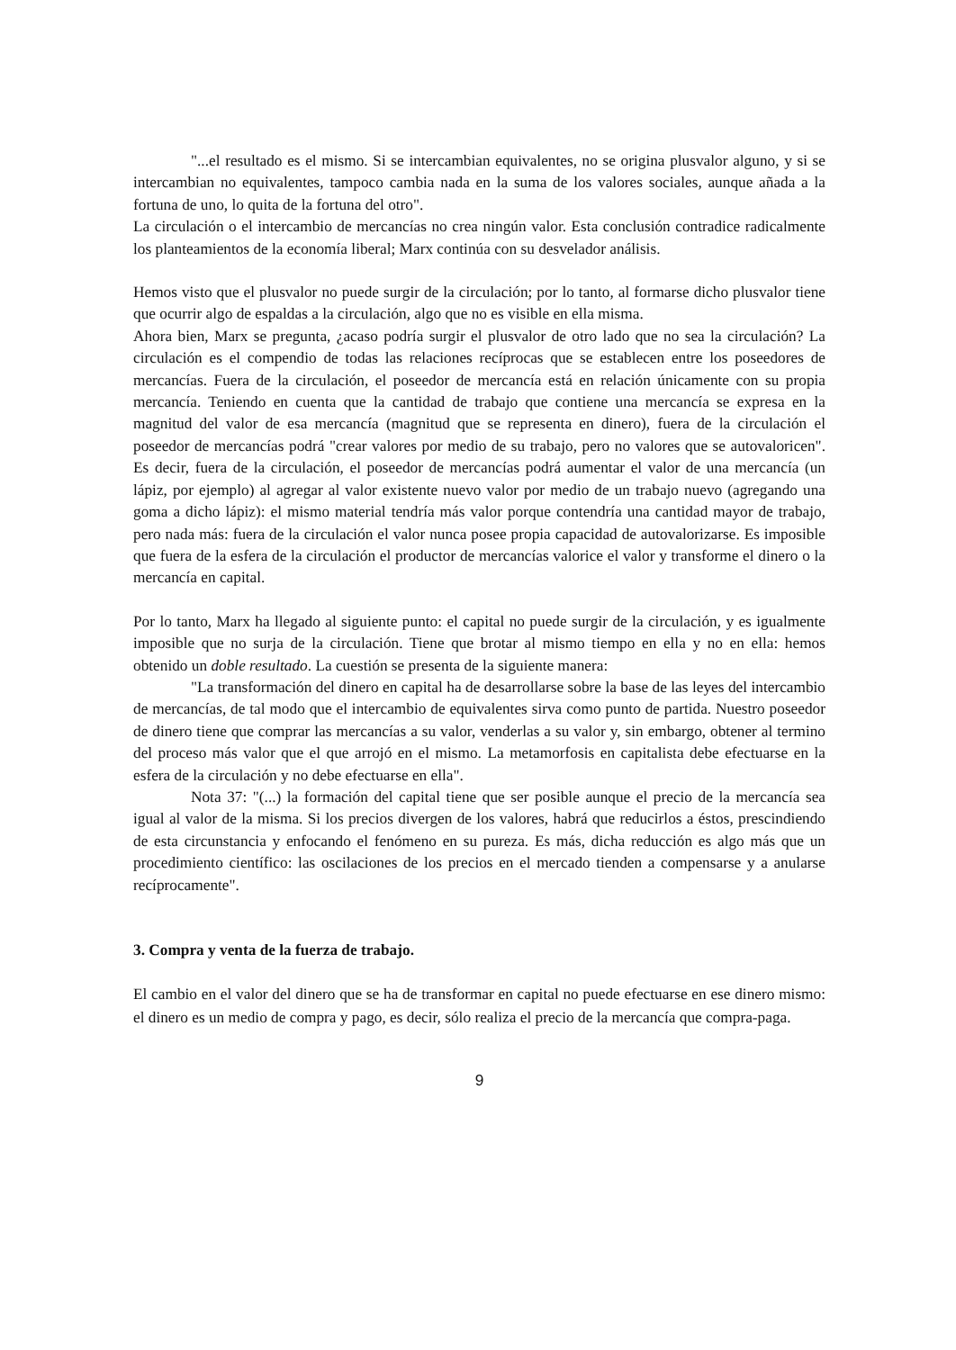"...el resultado es el mismo. Si se intercambian equivalentes, no se origina plusvalor alguno, y si se intercambian no equivalentes, tampoco cambia nada en la suma de los valores sociales, aunque añada a la fortuna de uno, lo quita de la fortuna del otro".
La circulación o el intercambio de mercancías no crea ningún valor. Esta conclusión contradice radicalmente los planteamientos de la economía liberal; Marx continúa con su desvelador análisis.
Hemos visto que el plusvalor no puede surgir de la circulación; por lo tanto, al formarse dicho plusvalor tiene que ocurrir algo de espaldas a la circulación, algo que no es visible en ella misma.
Ahora bien, Marx se pregunta, ¿acaso podría surgir el plusvalor de otro lado que no sea la circulación? La circulación es el compendio de todas las relaciones recíprocas que se establecen entre los poseedores de mercancías. Fuera de la circulación, el poseedor de mercancía está en relación únicamente con su propia mercancía. Teniendo en cuenta que la cantidad de trabajo que contiene una mercancía se expresa en la magnitud del valor de esa mercancía (magnitud que se representa en dinero), fuera de la circulación el poseedor de mercancías podrá "crear valores por medio de su trabajo, pero no valores que se autovaloricen". Es decir, fuera de la circulación, el poseedor de mercancías podrá aumentar el valor de una mercancía (un lápiz, por ejemplo) al agregar al valor existente nuevo valor por medio de un trabajo nuevo (agregando una goma a dicho lápiz): el mismo material tendría más valor porque contendría una cantidad mayor de trabajo, pero nada más: fuera de la circulación el valor nunca posee propia capacidad de autovalorizarse. Es imposible que fuera de la esfera de la circulación el productor de mercancías valorice el valor y transforme el dinero o la mercancía en capital.
Por lo tanto, Marx ha llegado al siguiente punto: el capital no puede surgir de la circulación, y es igualmente imposible que no surja de la circulación. Tiene que brotar al mismo tiempo en ella y no en ella: hemos obtenido un doble resultado. La cuestión se presenta de la siguiente manera:
"La transformación del dinero en capital ha de desarrollarse sobre la base de las leyes del intercambio de mercancías, de tal modo que el intercambio de equivalentes sirva como punto de partida. Nuestro poseedor de dinero tiene que comprar las mercancías a su valor, venderlas a su valor y, sin embargo, obtener al termino del proceso más valor que el que arrojó en el mismo. La metamorfosis en capitalista debe efectuarse en la esfera de la circulación y no debe efectuarse en ella".
Nota 37: "(...) la formación del capital tiene que ser posible aunque el precio de la mercancía sea igual al valor de la misma. Si los precios divergen de los valores, habrá que reducirlos a éstos, prescindiendo de esta circunstancia y enfocando el fenómeno en su pureza. Es más, dicha reducción es algo más que un procedimiento científico: las oscilaciones de los precios en el mercado tienden a compensarse y a anularse recíprocamente".
3. Compra y venta de la fuerza de trabajo.
El cambio en el valor del dinero que se ha de transformar en capital no puede efectuarse en ese dinero mismo: el dinero es un medio de compra y pago, es decir, sólo realiza el precio de la mercancía que compra-paga.
9